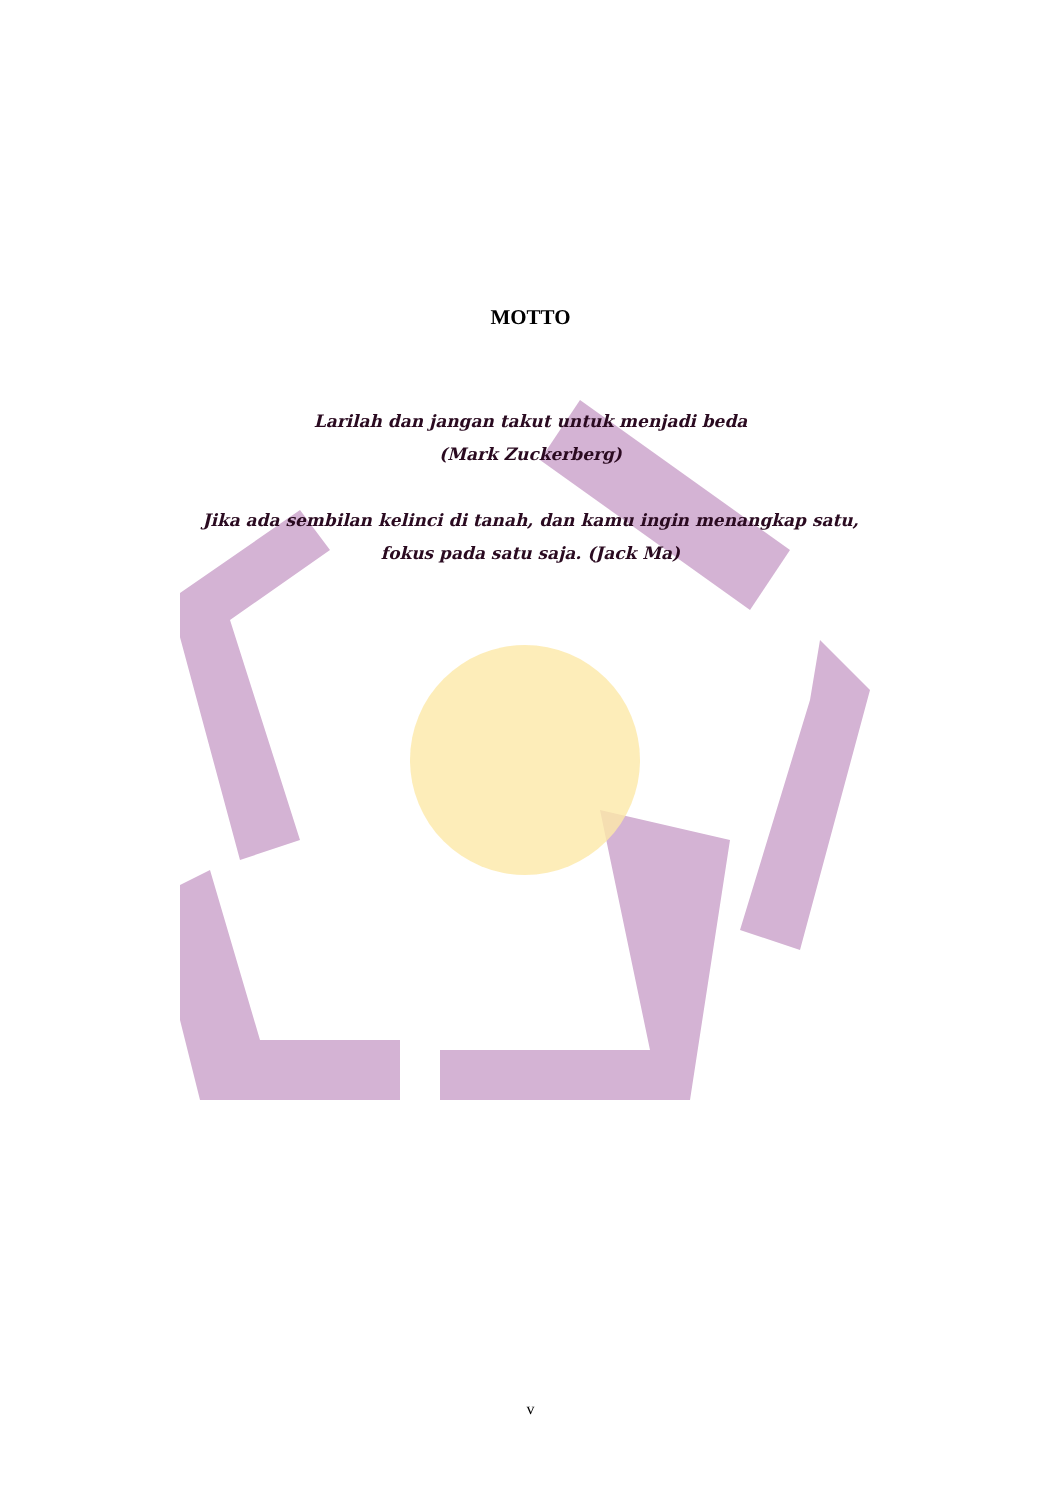MOTTO
Larilah dan jangan takut untuk menjadi beda
(Mark Zuckerberg)
Jika ada sembilan kelinci di tanah, dan kamu ingin menangkap satu, fokus pada satu saja. (Jack Ma)
v